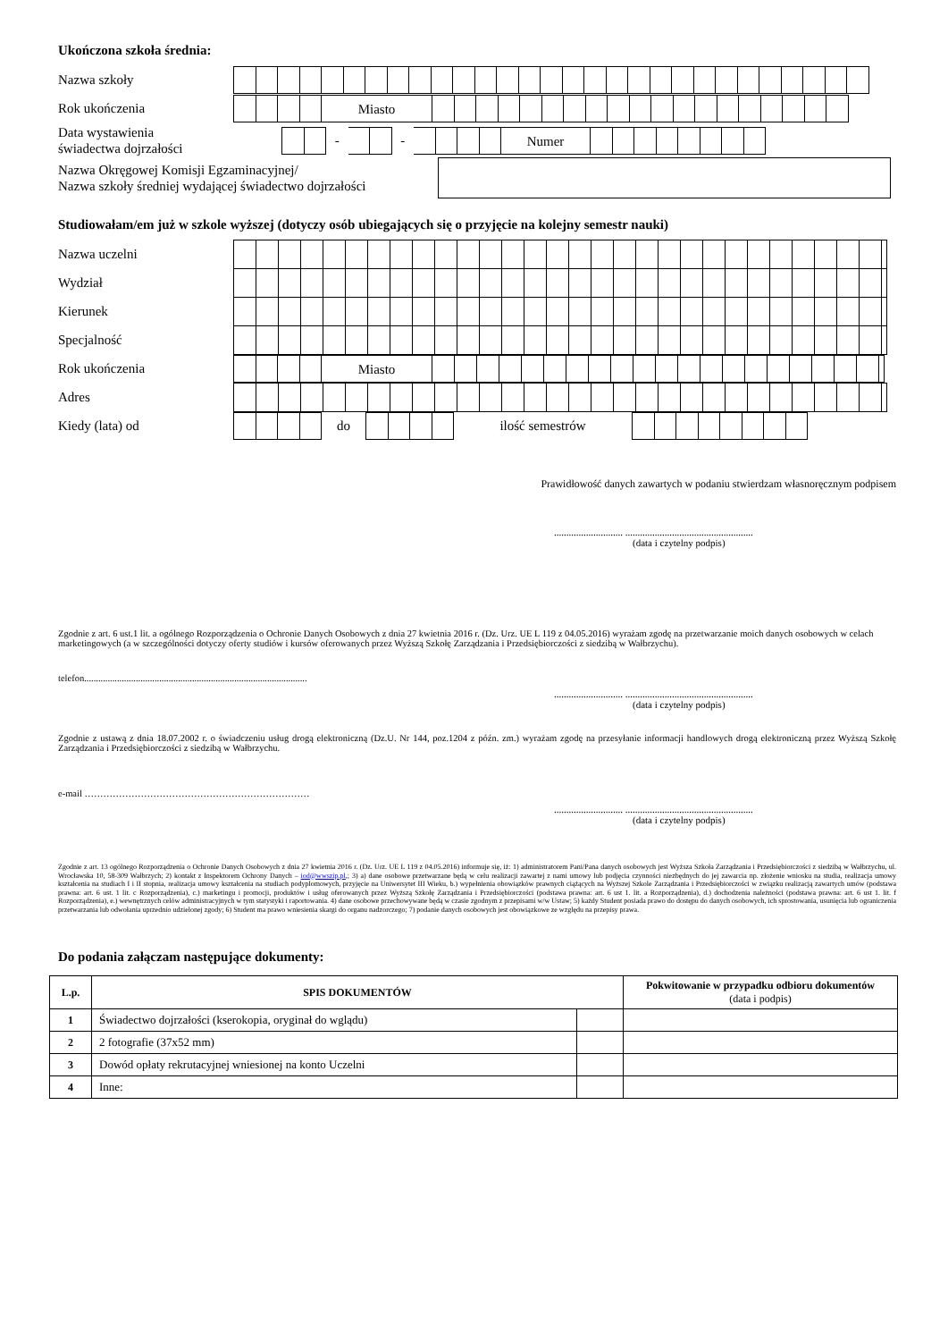Ukończona szkoła średnia:
Nazwa szkoły
Rok ukończenia
Miasto
Data wystawienia
świadectwa dojrzałości
- - Numer
Nazwa Okręgowej Komisji Egzaminacyjnej/
Nazwa szkoły średniej wydającej świadectwo dojrzałości
Studiowałam/em już w szkole wyższej (dotyczy osób ubiegających się o przyjęcie na kolejny semestr nauki)
Nazwa uczelni
Wydział
Kierunek
Specjalność
Rok ukończenia
Miasto
Adres
Kiedy (lata) od
do ilość semestrów
Prawidłowość danych zawartych w podaniu stwierdzam własnoręcznym podpisem
............................ ....................................................
(data i czytelny podpis)
Zgodnie z art. 6 ust.1 lit. a ogólnego Rozporządzenia o Ochronie Danych Osobowych z dnia 27 kwietnia 2016 r. (Dz. Urz. UE L 119 z 04.05.2016) wyrażam zgodę na przetwarzanie moich danych osobowych w celach marketingowych (a w szczególności dotyczy oferty studiów i kursów oferowanych przez Wyższą Szkołę Zarządzania i Przedsiębiorczości z siedzibą w Wałbrzychu).
telefon...............................................................................................
............................ ....................................................
(data i czytelny podpis)
Zgodnie z ustawą z dnia 18.07.2002 r. o świadczeniu usług drogą elektroniczną (Dz.U. Nr 144, poz.1204 z późn. zm.) wyrażam zgodę na przesyłanie informacji handlowych drogą elektroniczną przez Wyższą Szkołę Zarządzania i Przedsiębiorczości z siedzibą w Wałbrzychu.
e-mail ………………………………………………………………
............................ ....................................................
(data i czytelny podpis)
Zgodnie z art. 13 ogólnego Rozporządzenia o Ochronie Danych Osobowych z dnia 27 kwietnia 2016 r. (Dz. Urz. UE L 119 z 04.05.2016) informuje się, iż: 1) administratorem Pani/Pana danych osobowych jest Wyższa Szkoła Zarządzania i Przedsiębiorczości z siedzibą w Wałbrzychu, ul. Wrocławska 10, 58-309 Wałbrzych; 2) kontakt z Inspektorem Ochrony Danych – iod@wwszip.pl,; 3) a) dane osobowe przetwarzane będą w celu realizacji zawartej z nami umowy lub podjęcia czynności niezbędnych do jej zawarcia np. złożenie wniosku na studia, realizacja umowy kształcenia na studiach I i II stopnia, realizacja umowy kształcenia na studiach podyplomowych, przyjęcie na Uniwersytet III Wieku, b.) wypełnienia obowiązków prawnych ciążących na Wyższej Szkole Zarządzania i Przedsiębiorczości w związku realizacją zawartych umów (podstawa prawna: art. 6 ust. 1 lit. c Rozporządzenia), c.) marketingu i promocji, produktów i usług oferowanych przez Wyższą Szkołę Zarządzania i Przedsiębiorczości (podstawa prawna: art. 6 ust 1. lit. a Rozporządzenia), d.) dochodzenia należności (podstawa prawna: art. 6 ust 1. lit. f Rozporządzenia), e.) wewnętrznych celów administracyjnych w tym statystyki i raportowania. 4) dane osobowe przechowywane będą w czasie zgodnym z przepisami w/w Ustaw; 5) każdy Student posiada prawo do dostępu do danych osobowych, ich sprostowania, usunięcia lub ograniczenia przetwarzania lub odwołania uprzednio udzielonej zgody; 6) Student ma prawo wniesienia skargi do organu nadzorczego; 7) podanie danych osobowych jest obowiązkowe ze względu na przepisy prawa.
Do podania załączam następujące dokumenty:
| L.p. | SPIS DOKUMENTÓW | | Pokwitowanie w przypadku odbioru dokumentów (data i podpis) |
| --- | --- | --- | --- |
| 1 | Świadectwo dojrzałości (kserokopia, oryginał do wglądu) | | |
| 2 | 2 fotografie (37x52 mm) | | |
| 3 | Dowód opłaty rekrutacyjnej wniesionej na konto Uczelni | | |
| 4 | Inne: | | |